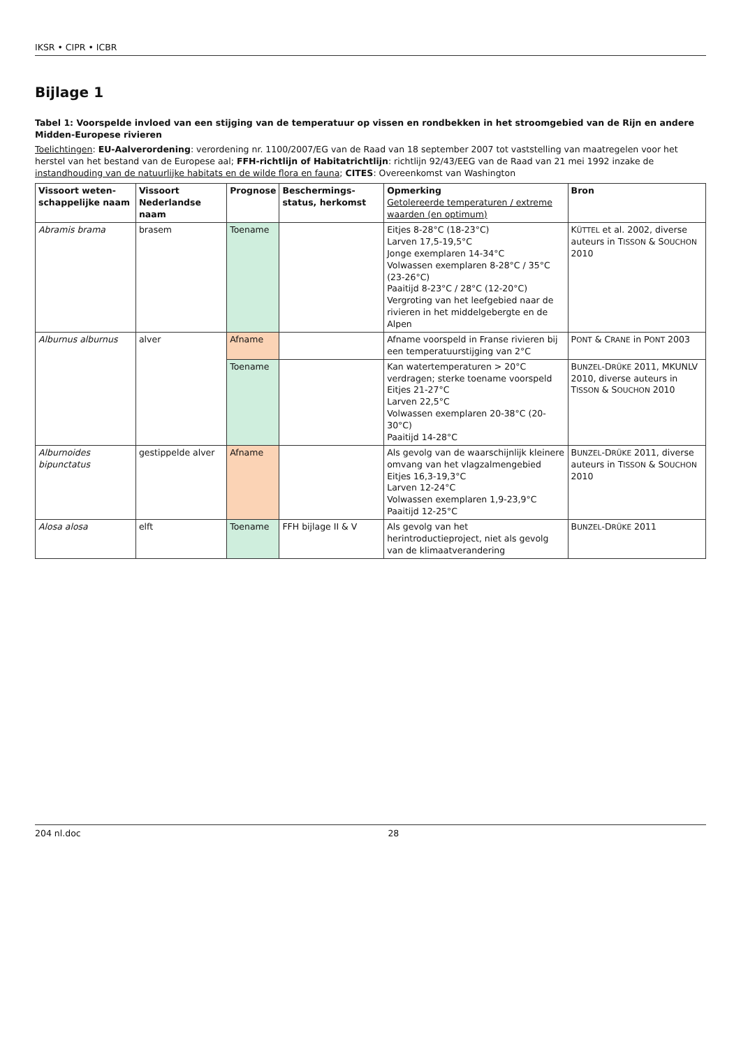IKSR • CIPR • ICBR
Bijlage 1
Tabel 1: Voorspelde invloed van een stijging van de temperatuur op vissen en rondbekken in het stroomgebied van de Rijn en andere Midden-Europese rivieren
Toelichtingen: EU-Aalverordening: verordening nr. 1100/2007/EG van de Raad van 18 september 2007 tot vaststelling van maatregelen voor het herstel van het bestand van de Europese aal; FFH-richtlijn of Habitatrichtlijn: richtlijn 92/43/EEG van de Raad van 21 mei 1992 inzake de instandhouding van de natuurlijke habitats en de wilde flora en fauna; CITES: Overeenkomst van Washington
| Vissoort weten-schappelijke naam | Vissoort Nederlandse naam | Prognose | Beschermings-status, herkomst | Opmerking Getolereerde temperaturen / extreme waarden (en optimum) | Bron |
| --- | --- | --- | --- | --- | --- |
| Abramis brama | brasem | Toename | | Eitjes 8-28°C (18-23°C) Larven 17,5-19,5°C Jonge exemplaren 14-34°C Volwassen exemplaren 8-28°C / 35°C (23-26°C) Paaitijd 8-23°C / 28°C (12-20°C) Vergroting van het leefgebied naar de rivieren in het middelgebergte en de Alpen | K ÜTTEL et al. 2002, diverse auteurs in T ISSON & S OUCHON 2010 |
| Alburnus alburnus | alver | Afname | | Afname voorspeld in Franse rivieren bij een temperatuurstijging van 2°C | P ONT & C RANE in P ONT 2003 |
| | | Toename | | Kan watertemperaturen > 20°C verdragen; sterke toename voorspeld Eitjes 21-27°C Larven 22,5°C Volwassen exemplaren 20-38°C (20-30°C) Paaitijd 14-28°C | B UNZEL -D RÜKE 2011, MKUNLV 2010, diverse auteurs in T ISSON & S OUCHON 2010 |
| Alburnoides bipunctatus | gestippelde alver | Afname | | Als gevolg van de waarschijnlijk kleinere omvang van het vlagzalmengebied Eitjes 16,3-19,3°C Larven 12-24°C Volwassen exemplaren 1,9-23,9°C Paaitijd 12-25°C | B UNZEL -D RÜKE 2011, diverse auteurs in T ISSON & S OUCHON 2010 |
| Alosa alosa | elft | Toename | FFH bijlage II & V | Als gevolg van het herintroductieproject, niet als gevolg van de klimaatverandering | B UNZEL -D RÜKE 2011 |
204 nl.doc 28